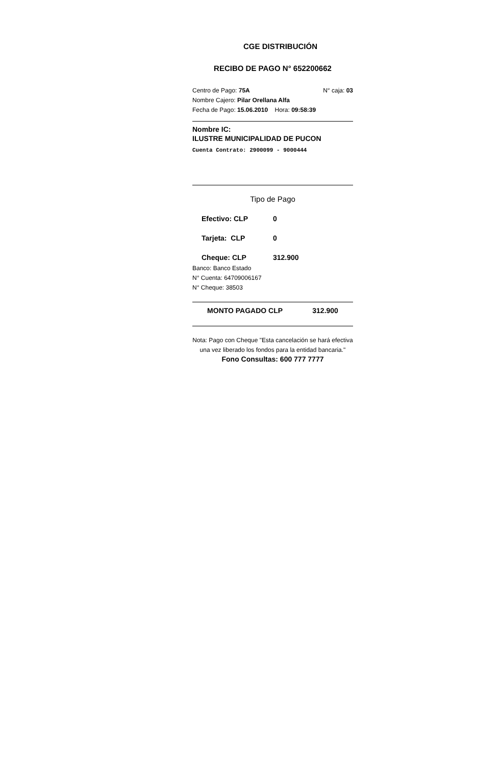CGE DISTRIBUCIÓN
RECIBO DE PAGO N° 652200662
Centro de Pago: 75A N° caja: 03
Nombre Cajero: Pilar Orellana Alfa
Fecha de Pago: 15.06.2010 Hora: 09:58:39
Nombre IC:
ILUSTRE MUNICIPALIDAD DE PUCON
Cuenta Contrato: 2900099 - 9000444
Tipo de Pago
Efectivo: CLP 0
Tarjeta: CLP 0
Cheque: CLP 312.900
Banco: Banco Estado
N° Cuenta: 64709006167
N° Cheque: 38503
MONTO PAGADO CLP 312.900
Nota: Pago con Cheque "Esta cancelación se hará efectiva una vez liberado los fondos para la entidad bancaria."
Fono Consultas: 600 777 7777